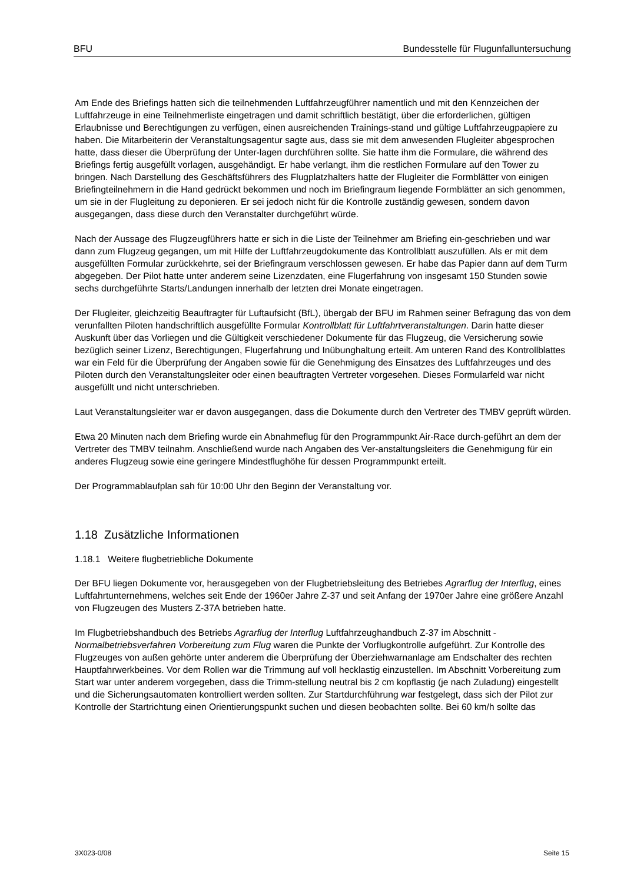BFU Bundesstelle für Flugunfalluntersuchung
Am Ende des Briefings hatten sich die teilnehmenden Luftfahrzeugführer namentlich und mit den Kennzeichen der Luftfahrzeuge in eine Teilnehmerliste eingetragen und damit schriftlich bestätigt, über die erforderlichen, gültigen Erlaubnisse und Berechtigungen zu verfügen, einen ausreichenden Trainings-stand und gültige Luftfahrzeugpapiere zu haben. Die Mitarbeiterin der Veranstaltungsagentur sagte aus, dass sie mit dem anwesenden Flugleiter abgesprochen hatte, dass dieser die Überprüfung der Unter-lagen durchführen sollte. Sie hatte ihm die Formulare, die während des Briefings fertig ausgefüllt vorlagen, ausgehändigt. Er habe verlangt, ihm die restlichen Formulare auf den Tower zu bringen. Nach Darstellung des Geschäftsführers des Flugplatzhalters hatte der Flugleiter die Formblätter von einigen Briefingteilnehmern in die Hand gedrückt bekommen und noch im Briefingraum liegende Formblätter an sich genommen, um sie in der Flugleitung zu deponieren. Er sei jedoch nicht für die Kontrolle zuständig gewesen, sondern davon ausgegangen, dass diese durch den Veranstalter durchgeführt würde.
Nach der Aussage des Flugzeugführers hatte er sich in die Liste der Teilnehmer am Briefing ein-geschrieben und war dann zum Flugzeug gegangen, um mit Hilfe der Luftfahrzeugdokumente das Kontrollblatt auszufüllen. Als er mit dem ausgefüllten Formular zurückkehrte, sei der Briefingraum verschlossen gewesen. Er habe das Papier dann auf dem Turm abgegeben. Der Pilot hatte unter anderem seine Lizenzdaten, eine Flugerfahrung von insgesamt 150 Stunden sowie sechs durchgeführte Starts/Landungen innerhalb der letzten drei Monate eingetragen.
Der Flugleiter, gleichzeitig Beauftragter für Luftaufsicht (BfL), übergab der BFU im Rahmen seiner Befragung das von dem verunfallten Piloten handschriftlich ausgefüllte Formular Kontrollblatt für Luftfahrtveranstaltungen. Darin hatte dieser Auskunft über das Vorliegen und die Gültigkeit verschiedener Dokumente für das Flugzeug, die Versicherung sowie bezüglich seiner Lizenz, Berechtigungen, Flugerfahrung und Inübunghaltung erteilt. Am unteren Rand des Kontrollblattes war ein Feld für die Überprüfung der Angaben sowie für die Genehmigung des Einsatzes des Luftfahrzeuges und des Piloten durch den Veranstaltungsleiter oder einen beauftragten Vertreter vorgesehen. Dieses Formularfeld war nicht ausgefüllt und nicht unterschrieben.
Laut Veranstaltungsleiter war er davon ausgegangen, dass die Dokumente durch den Vertreter des TMBV geprüft würden.
Etwa 20 Minuten nach dem Briefing wurde ein Abnahmeflug für den Programmpunkt Air-Race durch-geführt an dem der Vertreter des TMBV teilnahm. Anschließend wurde nach Angaben des Ver-anstaltungsleiters die Genehmigung für ein anderes Flugzeug sowie eine geringere Mindestflughöhe für dessen Programmpunkt erteilt.
Der Programmablaufplan sah für 10:00 Uhr den Beginn der Veranstaltung vor.
1.18 Zusätzliche Informationen
1.18.1 Weitere flugbetriebliche Dokumente
Der BFU liegen Dokumente vor, herausgegeben von der Flugbetriebsleitung des Betriebes Agrarflug der Interflug, eines Luftfahrtunternehmens, welches seit Ende der 1960er Jahre Z-37 und seit Anfang der 1970er Jahre eine größere Anzahl von Flugzeugen des Musters Z-37A betrieben hatte.
Im Flugbetriebshandbuch des Betriebs Agrarflug der Interflug Luftfahrzeughandbuch Z-37 im Abschnitt - Normalbetriebsverfahren Vorbereitung zum Flug waren die Punkte der Vorflugkontrolle aufgeführt. Zur Kontrolle des Flugzeuges von außen gehörte unter anderem die Überprüfung der Überziehwarnanlage am Endschalter des rechten Hauptfahrwerkbeines. Vor dem Rollen war die Trimmung auf voll hecklastig einzustellen. Im Abschnitt Vorbereitung zum Start war unter anderem vorgegeben, dass die Trimm-stellung neutral bis 2 cm kopflastig (je nach Zuladung) eingestellt und die Sicherungsautomaten kontrolliert werden sollten. Zur Startdurchführung war festgelegt, dass sich der Pilot zur Kontrolle der Startrichtung einen Orientierungspunkt suchen und diesen beobachten sollte. Bei 60 km/h sollte das
3X023-0/08 Seite 15